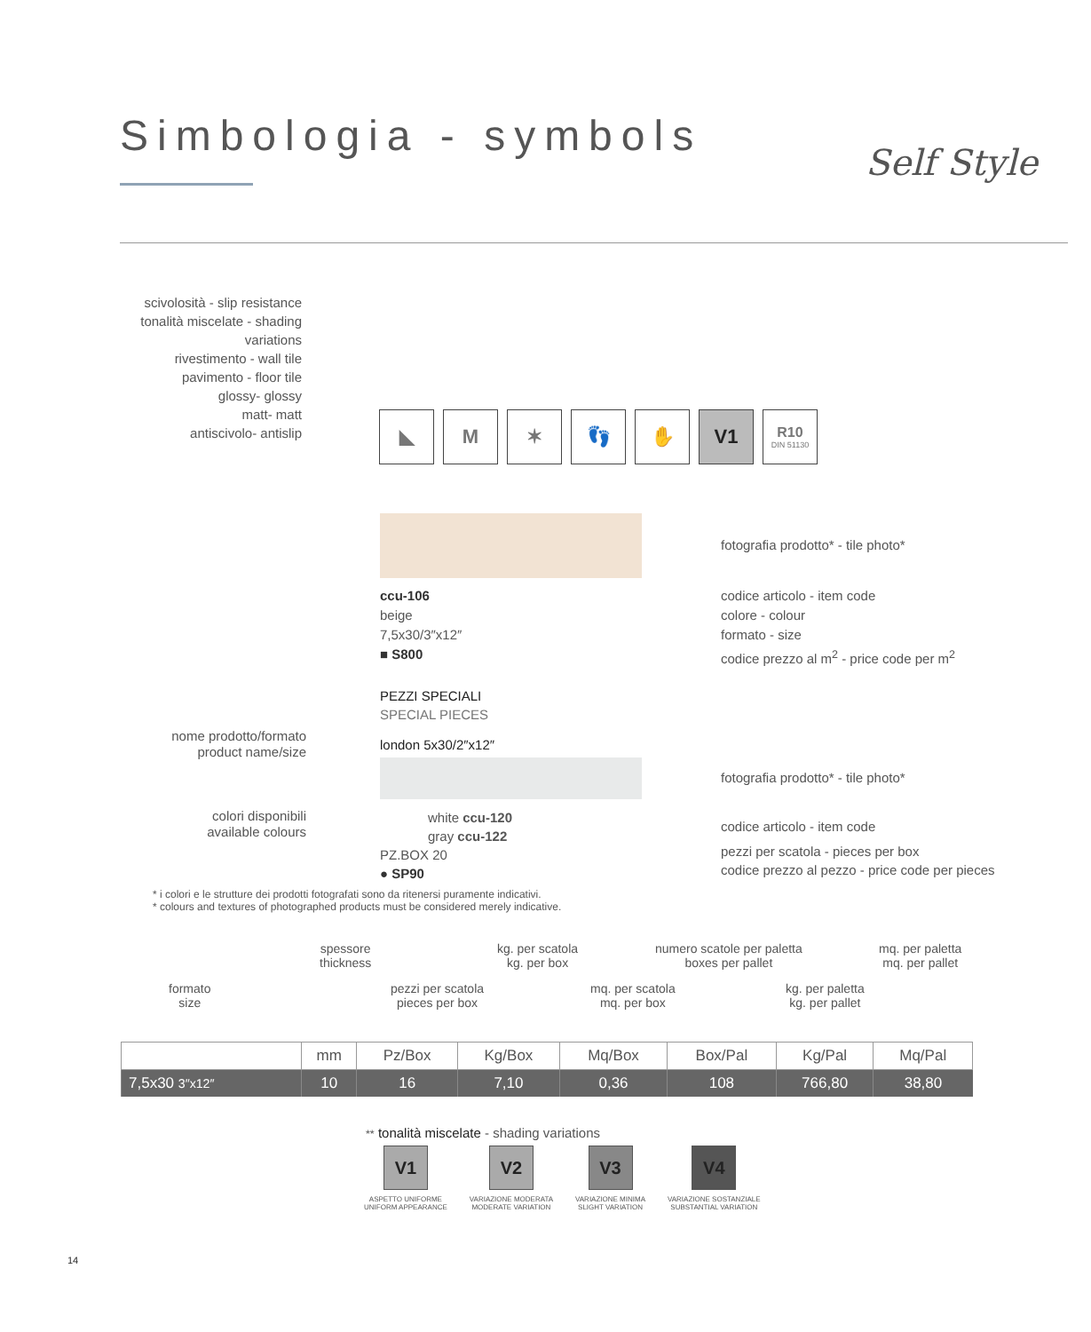Simbologia - symbols
Self Style
scivolosità - slip resistance
tonalità miscelate - shading variations
rivestimento - wall tile
pavimento - floor tile
glossy- glossy
matt- matt
antiscivolo- antislip
◣ M ✶ 👣 ✋ V1
R10
DIN 51130
fotografia prodotto* - tile photo*
ccu-106
beige
7,5x30/3″x12″
■ S800
codice articolo - item code
colore - colour
formato - size
codice prezzo al m<sup>2</sup> - price code per m<sup>2</sup>
PEZZI SPECIALI
SPECIAL PIECES
london 5x30/2″x12″
nome prodotto/formato
product name/size
fotografia prodotto* - tile photo*
colori disponibili
available colours
white ccu-120
gray ccu-122
PZ.BOX 20
● SP90
codice articolo - item code
pezzi per scatola - pieces per box
codice prezzo al pezzo - price code per pieces
* i colori e le strutture dei prodotti fotografati sono da ritenersi puramente indicativi.
* colours and textures of photographed products must be considered merely indicative.
formato
size
spessore
thickness
pezzi per scatola
pieces per box
kg. per scatola
kg. per box
mq. per scatola
mq. per box
numero scatole per paletta
boxes per pallet
kg. per paletta
kg. per pallet
mq. per paletta
mq. per pallet
| | mm | Pz/Box | Kg/Box | Mq/Box | Box/Pal | Kg/Pal | Mq/Pal |
| --- | --- | --- | --- | --- | --- | --- | --- |
| 7,5x30 3″x12″ | 10 | 16 | 7,10 | 0,36 | 108 | 766,80 | 38,80 |
** tonalità miscelate - shading variations
V1
ASPETTO UNIFORME
UNIFORM APPEARANCE
V2
VARIAZIONE MODERATA
MODERATE VARIATION
V3
VARIAZIONE MINIMA
SLIGHT VARIATION
V4
VARIAZIONE SOSTANZIALE
SUBSTANTIAL VARIATION
14